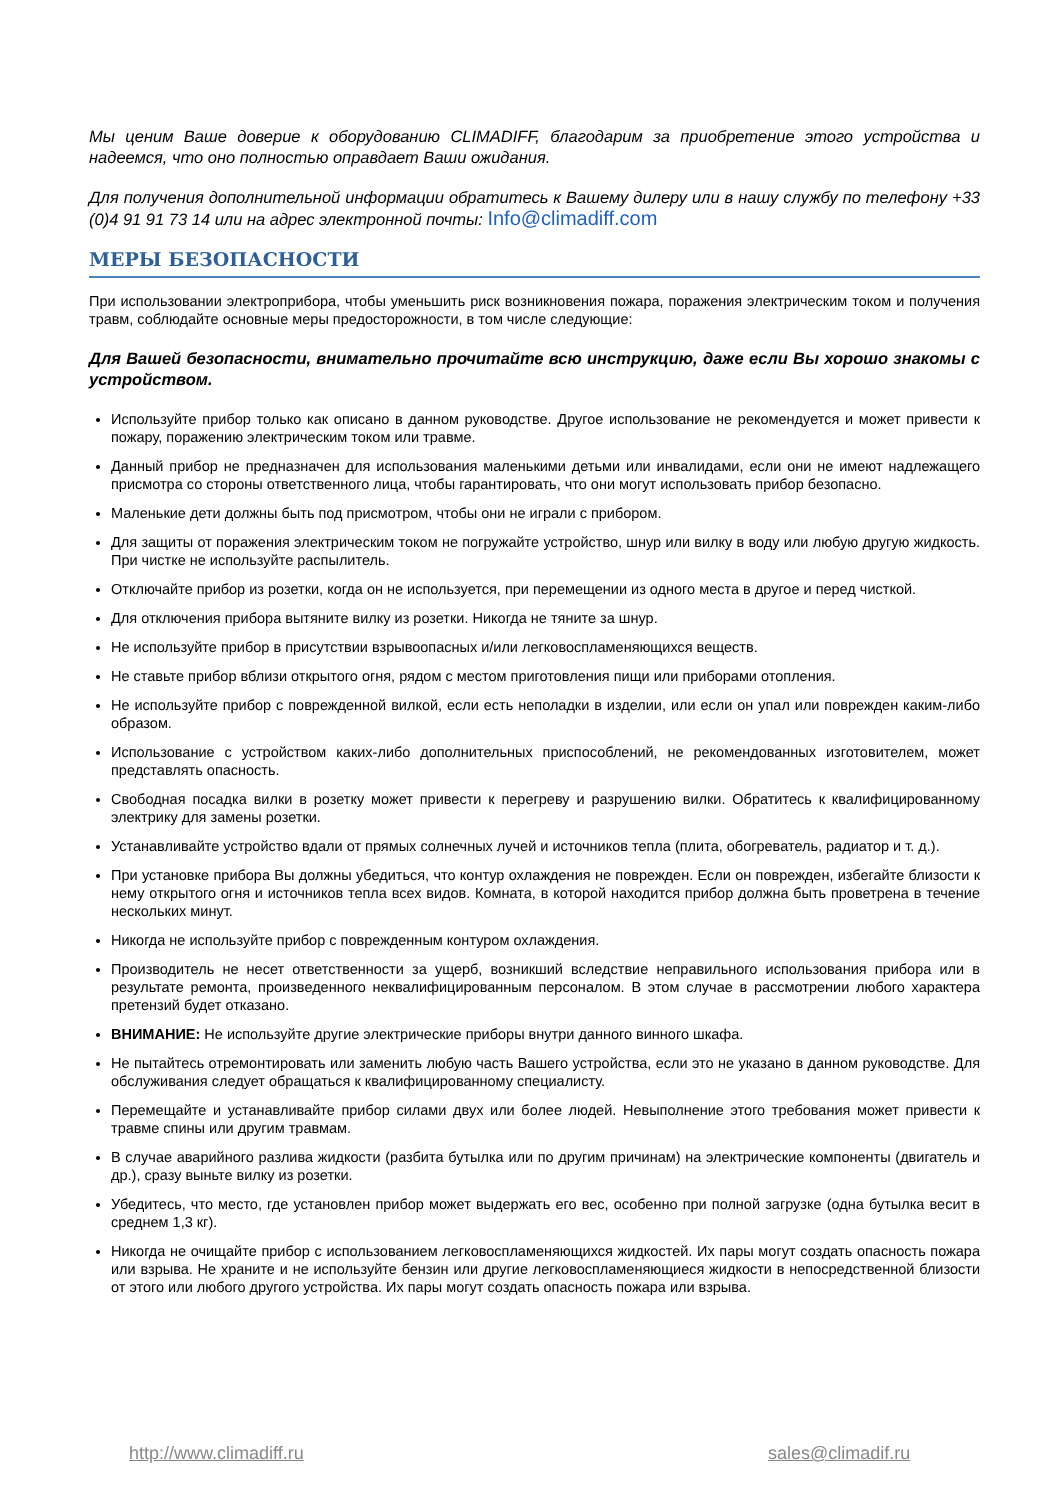Мы ценим Ваше доверие к оборудованию CLIMADIFF, благодарим за приобретение этого устройства и надеемся, что оно полностью оправдает Ваши ожидания.
Для получения дополнительной информации обратитесь к Вашему дилеру или в нашу службу по телефону +33 (0)4 91 91 73 14 или на адрес электронной почты: Info@climadiff.com
МЕРЫ БЕЗОПАСНОСТИ
При использовании электроприбора, чтобы уменьшить риск возникновения пожара, поражения электрическим током и получения травм, соблюдайте основные меры предосторожности, в том числе следующие:
Для Вашей безопасности, внимательно прочитайте всю инструкцию, даже если Вы хорошо знакомы с устройством.
Используйте прибор только как описано в данном руководстве. Другое использование не рекомендуется и может привести к пожару, поражению электрическим током или травме.
Данный прибор не предназначен для использования маленькими детьми или инвалидами, если они не имеют надлежащего присмотра со стороны ответственного лица, чтобы гарантировать, что они могут использовать прибор безопасно.
Маленькие дети должны быть под присмотром, чтобы они не играли с прибором.
Для защиты от поражения электрическим током не погружайте устройство, шнур или вилку в воду или любую другую жидкость. При чистке не используйте распылитель.
Отключайте прибор из розетки, когда он не используется, при перемещении из одного места в другое и перед чисткой.
Для отключения прибора вытяните вилку из розетки. Никогда не тяните за шнур.
Не используйте прибор в присутствии взрывоопасных и/или легковоспламеняющихся веществ.
Не ставьте прибор вблизи открытого огня, рядом с местом приготовления пищи или приборами отопления.
Не используйте прибор с поврежденной вилкой, если есть неполадки в изделии, или если он упал или поврежден каким-либо образом.
Использование с устройством каких-либо дополнительных приспособлений, не рекомендованных изготовителем, может представлять опасность.
Свободная посадка вилки в розетку может привести к перегреву и разрушению вилки. Обратитесь к квалифицированному электрику для замены розетки.
Устанавливайте устройство вдали от прямых солнечных лучей и источников тепла (плита, обогреватель, радиатор и т. д.).
При установке прибора Вы должны убедиться, что контур охлаждения не поврежден. Если он поврежден, избегайте близости к нему открытого огня и источников тепла всех видов. Комната, в которой находится прибор должна быть проветрена в течение нескольких минут.
Никогда не используйте прибор с поврежденным контуром охлаждения.
Производитель не несет ответственности за ущерб, возникший вследствие неправильного использования прибора или в результате ремонта, произведенного неквалифицированным персоналом. В этом случае в рассмотрении любого характера претензий будет отказано.
ВНИМАНИЕ: Не используйте другие электрические приборы внутри данного винного шкафа.
Не пытайтесь отремонтировать или заменить любую часть Вашего устройства, если это не указано в данном руководстве. Для обслуживания следует обращаться к квалифицированному специалисту.
Перемещайте и устанавливайте прибор силами двух или более людей. Невыполнение этого требования может привести к травме спины или другим травмам.
В случае аварийного разлива жидкости (разбита бутылка или по другим причинам) на электрические компоненты (двигатель и др.), сразу выньте вилку из розетки.
Убедитесь, что место, где установлен прибор может выдержать его вес, особенно при полной загрузке (одна бутылка весит в среднем 1,3 кг).
Никогда не очищайте прибор с использованием легковоспламеняющихся жидкостей. Их пары могут создать опасность пожара или взрыва. Не храните и не используйте бензин или другие легковоспламеняющиеся жидкости в непосредственной близости от этого или любого другого устройства. Их пары могут создать опасность пожара или взрыва.
http://www.climadiff.ru sales@climadif.ru